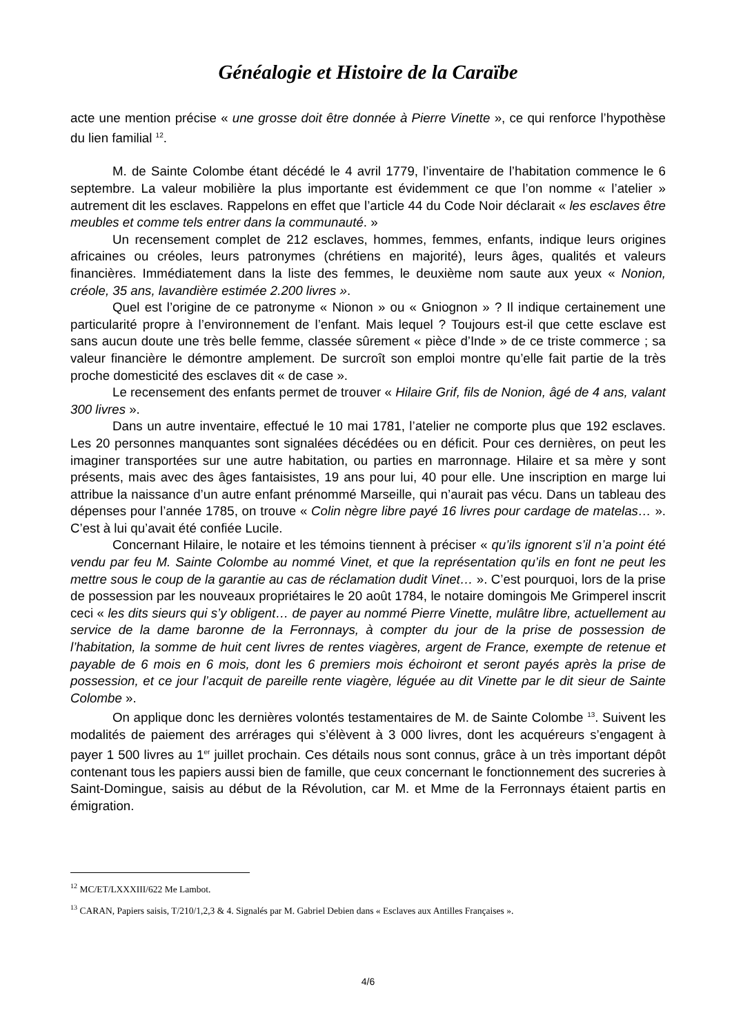Généalogie et Histoire de la Caraïbe
acte une mention précise « une grosse doit être donnée à Pierre Vinette », ce qui renforce l’hypothèse du lien familial <sup>12</sup>.
M. de Sainte Colombe étant décédé le 4 avril 1779, l’inventaire de l’habitation commence le 6 septembre. La valeur mobilière la plus importante est évidemment ce que l’on nomme « l’atelier » autrement dit les esclaves. Rappelons en effet que l’article 44 du Code Noir déclarait « les esclaves être meubles et comme tels entrer dans la communauté. »
Un recensement complet de 212 esclaves, hommes, femmes, enfants, indique leurs origines africaines ou créoles, leurs patronymes (chrétiens en majorité), leurs âges, qualités et valeurs financières. Immédiatement dans la liste des femmes, le deuxième nom saute aux yeux « Nonion, créole, 35 ans, lavandière estimée 2.200 livres ».
Quel est l’origine de ce patronyme « Nionon » ou « Gniognon » ? Il indique certainement une particularité propre à l’environnement de l’enfant. Mais lequel ? Toujours est-il que cette esclave est sans aucun doute une très belle femme, classée sûrement « pièce d’Inde » de ce triste commerce ; sa valeur financière le démontre amplement. De surcroît son emploi montre qu’elle fait partie de la très proche domesticité des esclaves dit « de case ».
Le recensement des enfants permet de trouver « Hilaire Grif, fils de Nonion, âgé de 4 ans, valant 300 livres ».
Dans un autre inventaire, effectué le 10 mai 1781, l’atelier ne comporte plus que 192 esclaves. Les 20 personnes manquantes sont signalées décédées ou en déficit. Pour ces dernières, on peut les imaginer transportées sur une autre habitation, ou parties en marronnage. Hilaire et sa mère y sont présents, mais avec des âges fantaisistes, 19 ans pour lui, 40 pour elle. Une inscription en marge lui attribue la naissance d’un autre enfant prénommé Marseille, qui n’aurait pas vécu. Dans un tableau des dépenses pour l’année 1785, on trouve « Colin nègre libre payé 16 livres pour cardage de matelas… ». C’est à lui qu’avait été confiée Lucile.
Concernant Hilaire, le notaire et les témoins tiennent à préciser « qu’ils ignorent s’il n’a point été vendu par feu M. Sainte Colombe au nommé Vinet, et que la représentation qu’ils en font ne peut les mettre sous le coup de la garantie au cas de réclamation dudit Vinet… ». C’est pourquoi, lors de la prise de possession par les nouveaux propriétaires le 20 août 1784, le notaire domingois Me Grimperel inscrit ceci « les dits sieurs qui s’y obligent… de payer au nommé Pierre Vinette, mulâtre libre, actuellement au service de la dame baronne de la Ferronnays, à compter du jour de la prise de possession de l’habitation, la somme de huit cent livres de rentes viagères, argent de France, exempte de retenue et payable de 6 mois en 6 mois, dont les 6 premiers mois échoiront et seront payés après la prise de possession, et ce jour l’acquit de pareille rente viagère, léguée au dit Vinette par le dit sieur de Sainte Colombe ».
On applique donc les dernières volontés testamentaires de M. de Sainte Colombe <sup>13</sup>. Suivent les modalités de paiement des arrérages qui s’élèvent à 3 000 livres, dont les acquéreurs s’engagent à payer 1 500 livres au 1<sup>er</sup> juillet prochain. Ces détails nous sont connus, grâce à un très important dépôt contenant tous les papiers aussi bien de famille, que ceux concernant le fonctionnement des sucreries à Saint-Domingue, saisis au début de la Révolution, car M. et Mme de la Ferronnays étaient partis en émigration.
<sup>12</sup> MC/ET/LXXXIII/622 Me Lambot.
<sup>13</sup> CARAN, Papiers saisis, T/210/1,2,3 & 4. Signalés par M. Gabriel Debien dans « Esclaves aux Antilles Françaises ».
4/6